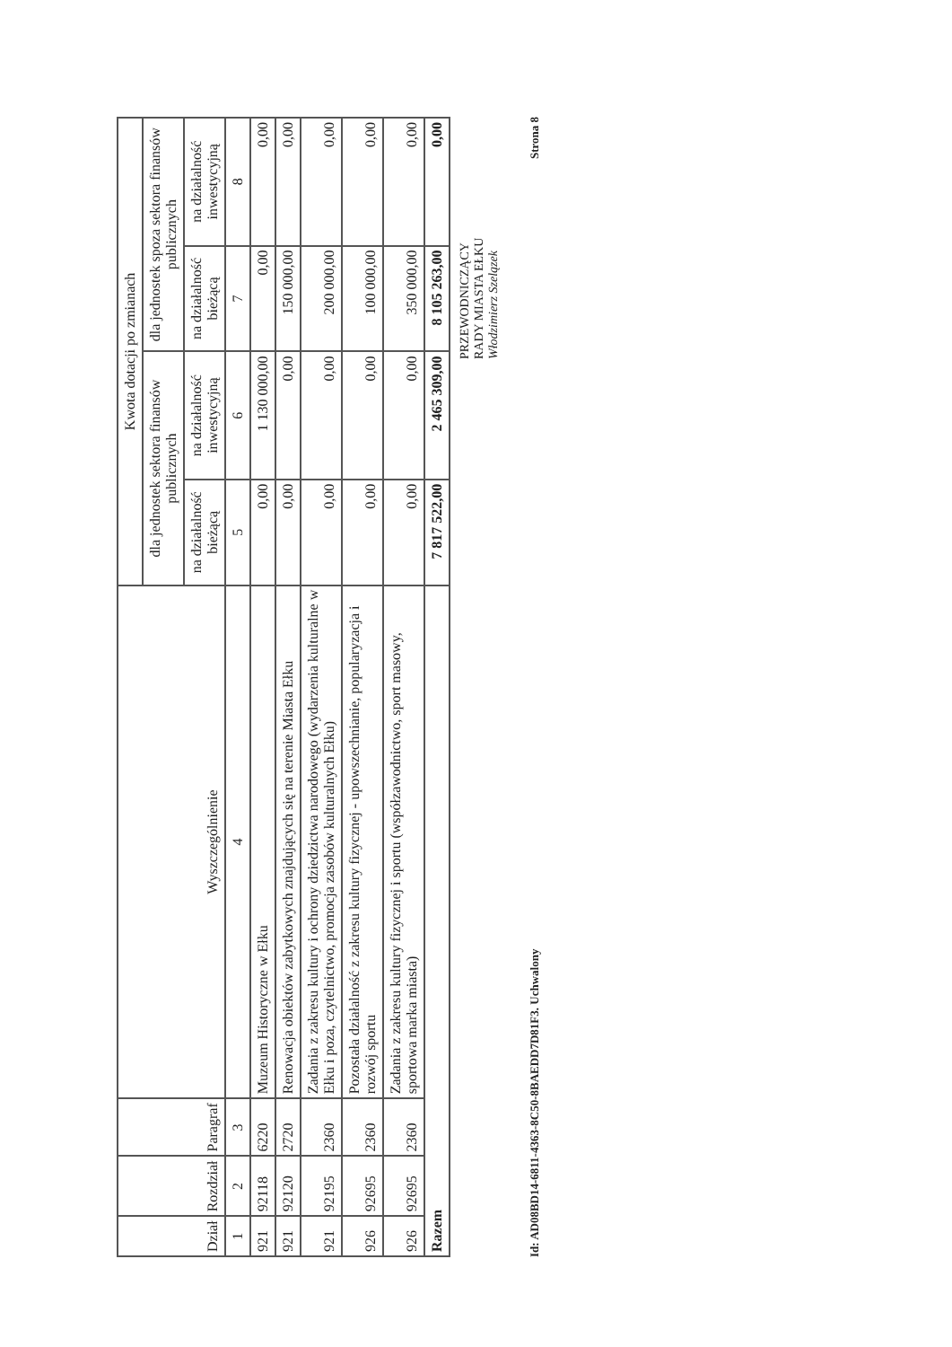| Dział | Rozdział | Paragraf | Wyszczególnienie | Kwota dotacji po zmianach | | | |
| --- | --- | --- | --- | --- | --- | --- | --- |
| | | | | dla jednostek sektora finansów publicznych | | dla jednostek spoza sektora finansów publicznych | |
| | | | | na działalność bieżącą | na działalność inwestycyjną | na działalność bieżącą | na działalność inwestycyjną |
| 1 | 2 | 3 | 4 | 5 | 6 | 7 | 8 |
| 921 | 92118 | 6220 | Muzeum Historyczne w Ełku | 0,00 | 1 130 000,00 | 0,00 | 0,00 |
| 921 | 92120 | 2720 | Renowacja obiektów zabytkowych znajdujących się na terenie Miasta Ełku | 0,00 | 0,00 | 150 000,00 | 0,00 |
| 921 | 92195 | 2360 | Zadania z zakresu kultury i ochrony dziedzictwa narodowego (wydarzenia kulturalne w Ełku i poza, czytelnictwo, promocja zasobów kulturalnych Ełku) | 0,00 | 0,00 | 200 000,00 | 0,00 |
| 926 | 92695 | 2360 | Pozostała działalność z zakresu kultury fizycznej - upowszechnianie, popularyzacja i rozwój sportu | 0,00 | 0,00 | 100 000,00 | 0,00 |
| 926 | 92695 | 2360 | Zadania z zakresu kultury fizycznej i sportu (współzawodnictwo, sport masowy, sportowa marka miasta) | 0,00 | 0,00 | 350 000,00 | 0,00 |
| Razem | | | | 7 817 522,00 | 2 465 309,00 | 8 105 263,00 | 0,00 |
PRZEWODNICZĄCY
RADY MIASTA EŁKU
Włodzimierz Szelązek
Id: AD08BD14-6811-4363-8C50-8BAEDD7D81F3. Uchwalony Strona 8